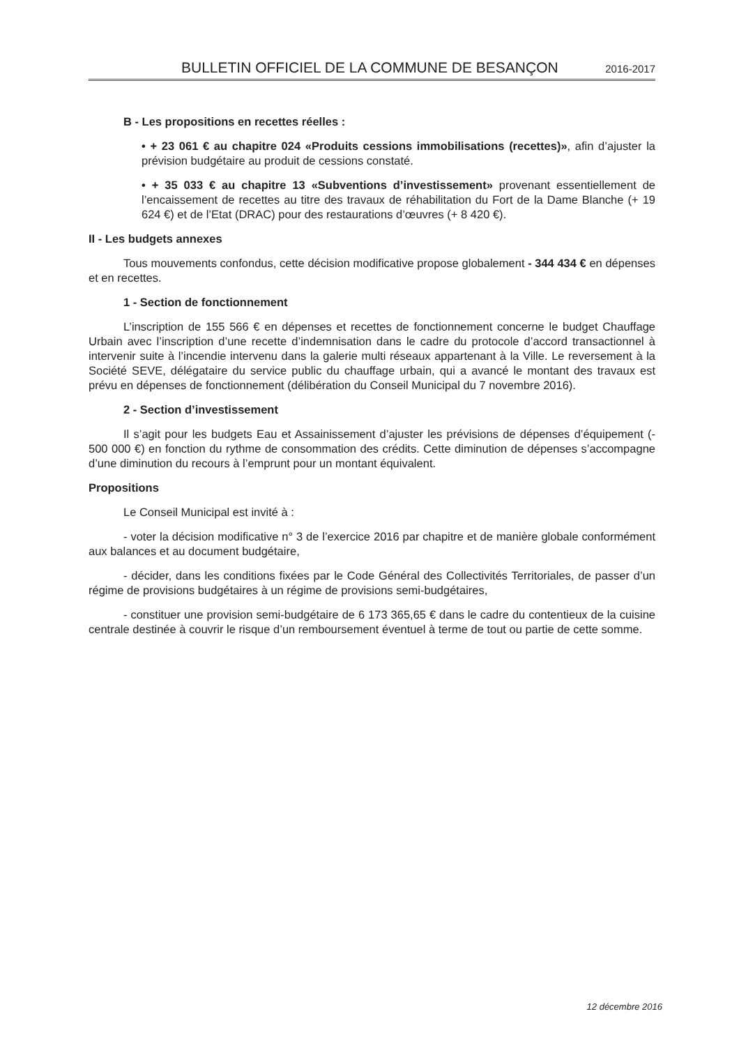BULLETIN OFFICIEL DE LA COMMUNE DE BESANÇON 2016-2017
B - Les propositions en recettes réelles :
• + 23 061 € au chapitre 024 «Produits cessions immobilisations (recettes)», afin d’ajuster la prévision budgétaire au produit de cessions constaté.
• + 35 033 € au chapitre 13 «Subventions d’investissement» provenant essentiellement de l’encaissement de recettes au titre des travaux de réhabilitation du Fort de la Dame Blanche (+ 19 624 €) et de l’Etat (DRAC) pour des restaurations d’œuvres (+ 8 420 €).
II - Les budgets annexes
Tous mouvements confondus, cette décision modificative propose globalement - 344 434 € en dépenses et en recettes.
1 - Section de fonctionnement
L’inscription de 155 566 € en dépenses et recettes de fonctionnement concerne le budget Chauffage Urbain avec l’inscription d’une recette d’indemnisation dans le cadre du protocole d’accord transactionnel à intervenir suite à l’incendie intervenu dans la galerie multi réseaux appartenant à la Ville. Le reversement à la Société SEVE, délégataire du service public du chauffage urbain, qui a avancé le montant des travaux est prévu en dépenses de fonctionnement (délibération du Conseil Municipal du 7 novembre 2016).
2 - Section d’investissement
Il s’agit pour les budgets Eau et Assainissement d’ajuster les prévisions de dépenses d’équipement (- 500 000 €) en fonction du rythme de consommation des crédits. Cette diminution de dépenses s’accompagne d’une diminution du recours à l’emprunt pour un montant équivalent.
Propositions
Le Conseil Municipal est invité à :
- voter la décision modificative n° 3 de l’exercice 2016 par chapitre et de manière globale conformément aux balances et au document budgétaire,
- décider, dans les conditions fixées par le Code Général des Collectivités Territoriales, de passer d’un régime de provisions budgétaires à un régime de provisions semi-budgétaires,
- constituer une provision semi-budgétaire de 6 173 365,65 € dans le cadre du contentieux de la cuisine centrale destinée à couvrir le risque d’un remboursement éventuel à terme de tout ou partie de cette somme.
12 décembre 2016